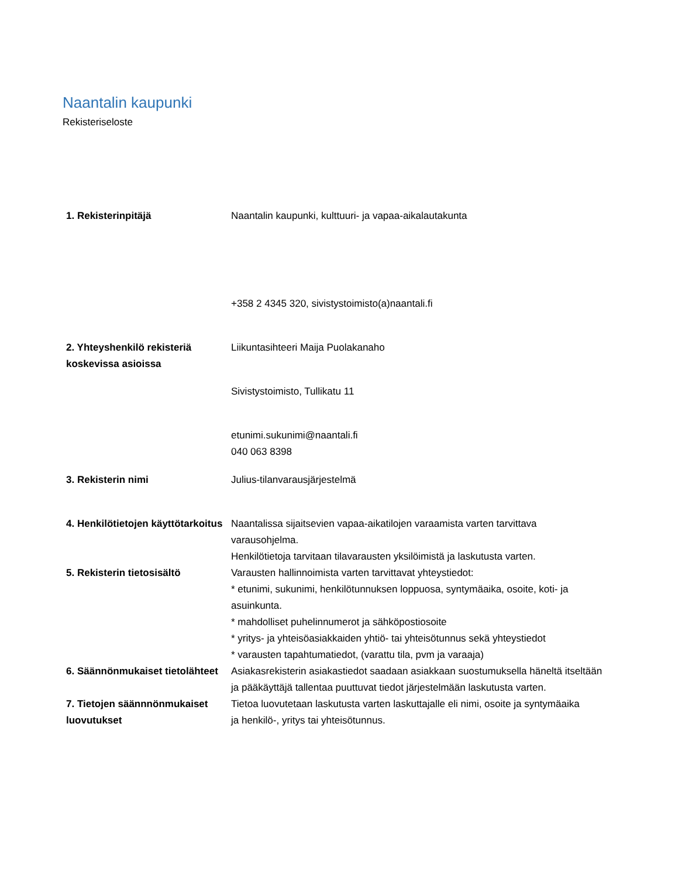Naantalin kaupunki
Rekisteriseloste
| 1. Rekisterinpitäjä | Naantalin kaupunki, kulttuuri- ja vapaa-aikalautakunta |
| | +358 2 4345 320, sivistystoimisto(a)naantali.fi |
| 2. Yhteyshenkilö rekisteriä koskevissa asioissa | Liikuntasihteeri Maija Puolakanaho |
| | Sivistystoimisto, Tullikatu 11 |
| | etunimi.sukunimi@naantali.fi 040 063 8398 |
| 3. Rekisterin nimi | Julius-tilanvarausjärjestelmä |
| 4. Henkilötietojen käyttötarkoitus | Naantalissa sijaitsevien vapaa-aikatilojen varaamista varten tarvittava varausohjelma. Henkilötietoja tarvitaan tilavarausten yksilöimistä ja laskutusta varten. |
| 5. Rekisterin tietosisältö | Varausten hallinnoimista varten tarvittavat yhteystiedot: * etunimi, sukunimi, henkilötunnuksen loppuosa, syntymäaika, osoite, koti- ja asuinkunta. * mahdolliset puhelinnumerot ja sähköpostiosoite * yritys- ja yhteisöasiakkaiden yhtiö- tai yhteisötunnus sekä yhteystiedot * varausten tapahtumatiedot, (varattu tila, pvm ja varaaja) |
| 6. Säännönmukaiset tietolähteet | Asiakasrekisterin asiakastiedot saadaan asiakkaan suostumuksella häneltä itseltään ja pääkäyttäjä tallentaa puuttuvat tiedot järjestelmään laskutusta varten. |
| 7. Tietojen säännnönmukaiset luovutukset | Tietoa luovutetaan laskutusta varten laskuttajalle eli nimi, osoite ja syntymäaika ja henkilö-, yritys tai yhteisötunnus. |